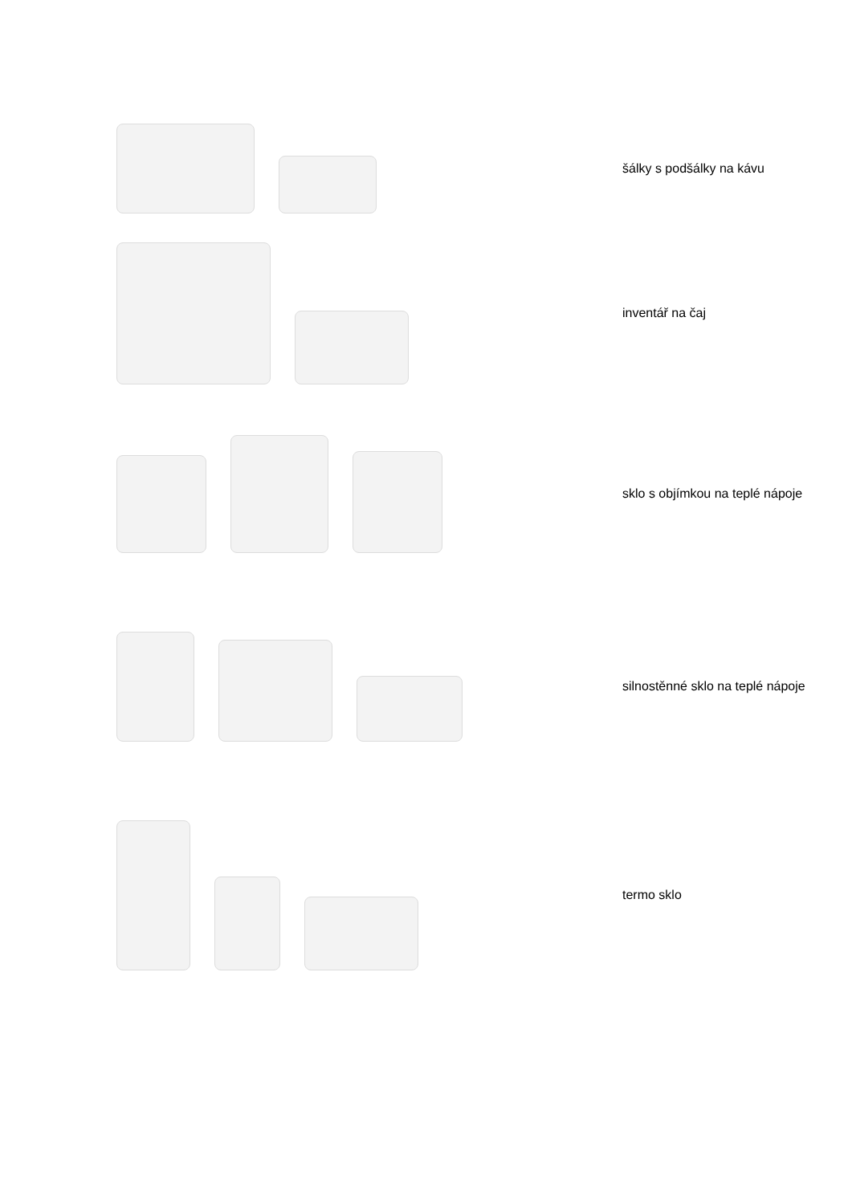šálky s podšálky na kávu
inventář na čaj
sklo s objímkou na teplé nápoje
silnostěnné sklo na teplé nápoje
termo sklo